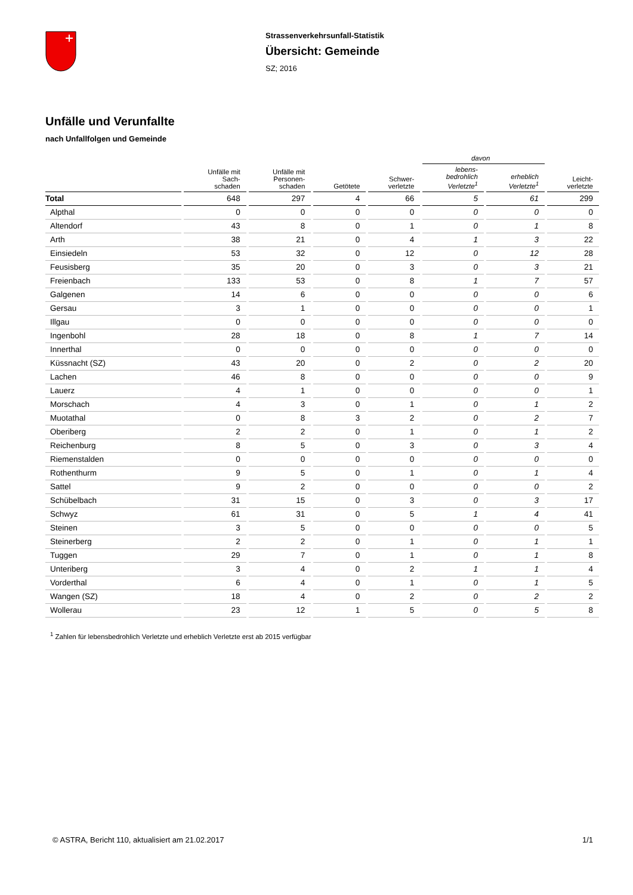Strassenverkehrsunfall-Statistik
Übersicht: Gemeinde
SZ; 2016
Unfälle und Verunfallte
nach Unfallfolgen und Gemeinde
| | | | | | davon | | |
| --- | --- | --- | --- | --- | --- | --- | --- |
| | Unfälle mit Sach- schaden | Unfälle mit Personen- schaden | Getötete | Schwer- verletzte | lebens- bedrohlich Verletzte<sup>1</sup> | erheblich Verletzte<sup>1</sup> | Leicht- verletzte |
| Total | 648 | 297 | 4 | 66 | 5 | 61 | 299 |
| Alpthal | 0 | 0 | 0 | 0 | 0 | 0 | 0 |
| Altendorf | 43 | 8 | 0 | 1 | 0 | 1 | 8 |
| Arth | 38 | 21 | 0 | 4 | 1 | 3 | 22 |
| Einsiedeln | 53 | 32 | 0 | 12 | 0 | 12 | 28 |
| Feusisberg | 35 | 20 | 0 | 3 | 0 | 3 | 21 |
| Freienbach | 133 | 53 | 0 | 8 | 1 | 7 | 57 |
| Galgenen | 14 | 6 | 0 | 0 | 0 | 0 | 6 |
| Gersau | 3 | 1 | 0 | 0 | 0 | 0 | 1 |
| Illgau | 0 | 0 | 0 | 0 | 0 | 0 | 0 |
| Ingenbohl | 28 | 18 | 0 | 8 | 1 | 7 | 14 |
| Innerthal | 0 | 0 | 0 | 0 | 0 | 0 | 0 |
| Küssnacht (SZ) | 43 | 20 | 0 | 2 | 0 | 2 | 20 |
| Lachen | 46 | 8 | 0 | 0 | 0 | 0 | 9 |
| Lauerz | 4 | 1 | 0 | 0 | 0 | 0 | 1 |
| Morschach | 4 | 3 | 0 | 1 | 0 | 1 | 2 |
| Muotathal | 0 | 8 | 3 | 2 | 0 | 2 | 7 |
| Oberiberg | 2 | 2 | 0 | 1 | 0 | 1 | 2 |
| Reichenburg | 8 | 5 | 0 | 3 | 0 | 3 | 4 |
| Riemenstalden | 0 | 0 | 0 | 0 | 0 | 0 | 0 |
| Rothenthurm | 9 | 5 | 0 | 1 | 0 | 1 | 4 |
| Sattel | 9 | 2 | 0 | 0 | 0 | 0 | 2 |
| Schübelbach | 31 | 15 | 0 | 3 | 0 | 3 | 17 |
| Schwyz | 61 | 31 | 0 | 5 | 1 | 4 | 41 |
| Steinen | 3 | 5 | 0 | 0 | 0 | 0 | 5 |
| Steinerberg | 2 | 2 | 0 | 1 | 0 | 1 | 1 |
| Tuggen | 29 | 7 | 0 | 1 | 0 | 1 | 8 |
| Unteriberg | 3 | 4 | 0 | 2 | 1 | 1 | 4 |
| Vorderthal | 6 | 4 | 0 | 1 | 0 | 1 | 5 |
| Wangen (SZ) | 18 | 4 | 0 | 2 | 0 | 2 | 2 |
| Wollerau | 23 | 12 | 1 | 5 | 0 | 5 | 8 |
<sup>1</sup> Zahlen für lebensbedrohlich Verletzte und erheblich Verletzte erst ab 2015 verfügbar
© ASTRA, Bericht 110, aktualisiert am 21.02.2017 1/1